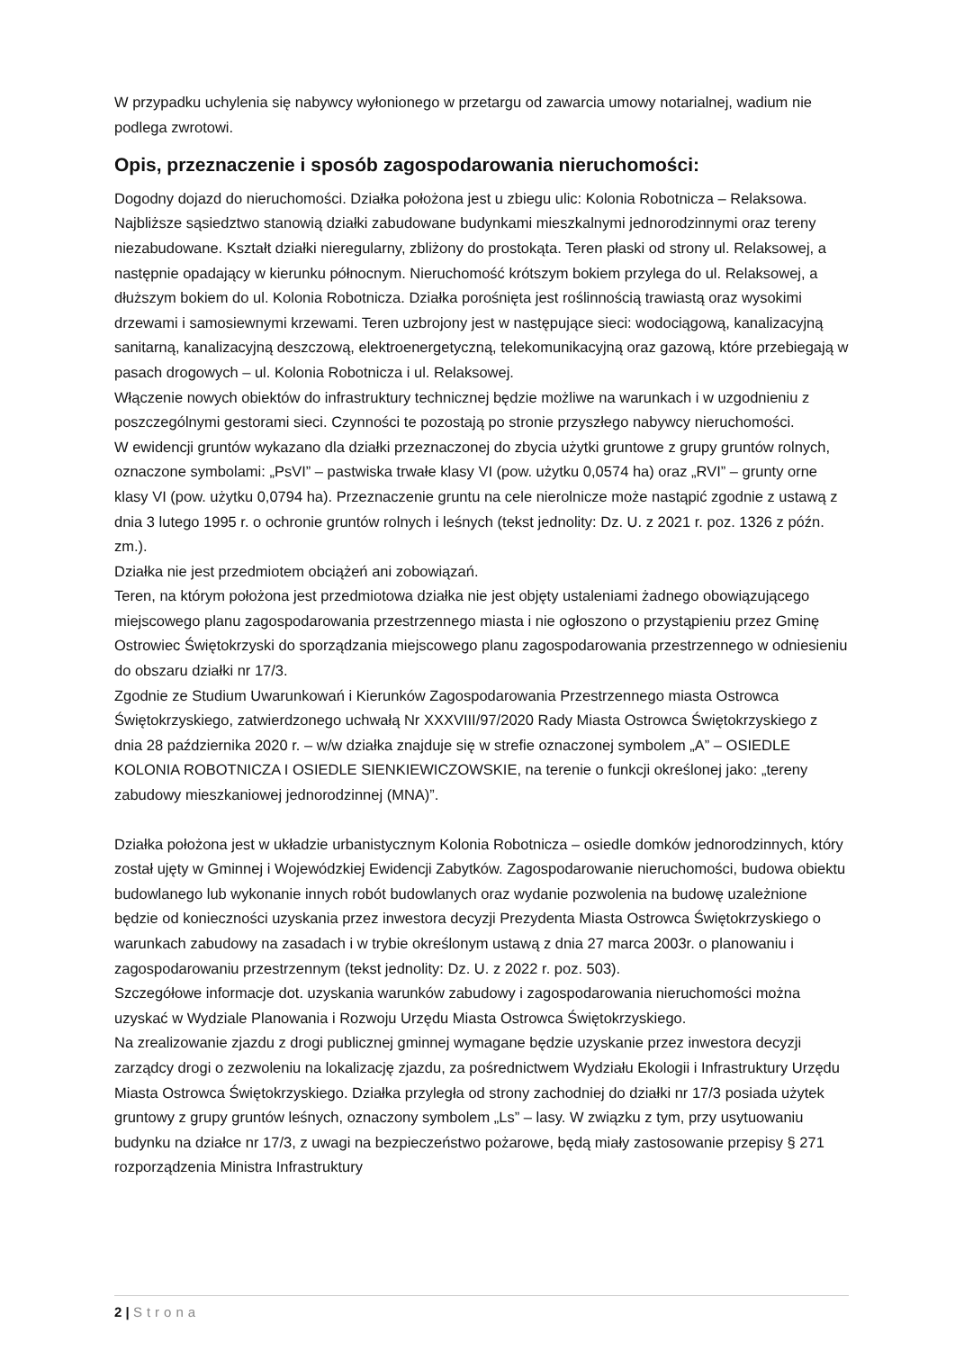W przypadku uchylenia się nabywcy wyłonionego w przetargu od zawarcia umowy notarialnej, wadium nie podlega zwrotowi.
Opis, przeznaczenie i sposób zagospodarowania nieruchomości:
Dogodny dojazd do nieruchomości. Działka położona jest u zbiegu ulic: Kolonia Robotnicza – Relaksowa. Najbliższe sąsiedztwo stanowią działki zabudowane budynkami mieszkalnymi jednorodzinnymi oraz tereny niezabudowane. Kształt działki nieregularny, zbliżony do prostokąta. Teren płaski od strony ul. Relaksowej, a następnie opadający w kierunku północnym. Nieruchomość krótszym bokiem przylega do ul. Relaksowej, a dłuższym bokiem do ul. Kolonia Robotnicza. Działka porośnięta jest roślinnością trawiastą oraz wysokimi drzewami i samosiewnymi krzewami. Teren uzbrojony jest w następujące sieci: wodociągową, kanalizacyjną sanitarną, kanalizacyjną deszczową, elektroenergetyczną, telekomunikacyjną oraz gazową, które przebiegają w pasach drogowych – ul. Kolonia Robotnicza i ul. Relaksowej.
Włączenie nowych obiektów do infrastruktury technicznej będzie możliwe na warunkach i w uzgodnieniu z poszczególnymi gestorami sieci. Czynności te pozostają po stronie przyszłego nabywcy nieruchomości.
W ewidencji gruntów wykazano dla działki przeznaczonej do zbycia użytki gruntowe z grupy gruntów rolnych, oznaczone symbolami: „PsVI” – pastwiska trwałe klasy VI (pow. użytku 0,0574 ha) oraz „RVI” – grunty orne klasy VI (pow. użytku 0,0794 ha). Przeznaczenie gruntu na cele nierolnicze może nastąpić zgodnie z ustawą z dnia 3 lutego 1995 r. o ochronie gruntów rolnych i leśnych (tekst jednolity: Dz. U. z 2021 r. poz. 1326 z późn. zm.).
Działka nie jest przedmiotem obciążeń ani zobowiązań.
Teren, na którym położona jest przedmiotowa działka nie jest objęty ustaleniami żadnego obowiązującego miejscowego planu zagospodarowania przestrzennego miasta i nie ogłoszono o przystąpieniu przez Gminę Ostrowiec Świętokrzyski do sporządzania miejscowego planu zagospodarowania przestrzennego w odniesieniu do obszaru działki nr 17/3.
Zgodnie ze Studium Uwarunkowań i Kierunków Zagospodarowania Przestrzennego miasta Ostrowca Świętokrzyskiego, zatwierdzonego uchwałą Nr XXXVIII/97/2020 Rady Miasta Ostrowca Świętokrzyskiego z dnia 28 października 2020 r. – w/w działka znajduje się w strefie oznaczonej symbolem „A” – OSIEDLE KOLONIA ROBOTNICZA I OSIEDLE SIENKIEWICZOWSKIE, na terenie o funkcji określonej jako: „tereny zabudowy mieszkaniowej jednorodzinnej (MNA)”.
Działka położona jest w układzie urbanistycznym Kolonia Robotnicza – osiedle domków jednorodzinnych, który został ujęty w Gminnej i Wojewódzkiej Ewidencji Zabytków. Zagospodarowanie nieruchomości, budowa obiektu budowlanego lub wykonanie innych robót budowlanych oraz wydanie pozwolenia na budowę uzależnione będzie od konieczności uzyskania przez inwestora decyzji Prezydenta Miasta Ostrowca Świętokrzyskiego o warunkach zabudowy na zasadach i w trybie określonym ustawą z dnia 27 marca 2003r. o planowaniu i zagospodarowaniu przestrzennym (tekst jednolity: Dz. U. z 2022 r. poz. 503).
Szczegółowe informacje dot. uzyskania warunków zabudowy i zagospodarowania nieruchomości można uzyskać w Wydziale Planowania i Rozwoju Urzędu Miasta Ostrowca Świętokrzyskiego.
Na zrealizowanie zjazdu z drogi publicznej gminnej wymagane będzie uzyskanie przez inwestora decyzji zarządcy drogi o zezwoleniu na lokalizację zjazdu, za pośrednictwem Wydziału Ekologii i Infrastruktury Urzędu Miasta Ostrowca Świętokrzyskiego. Działka przyległa od strony zachodniej do działki nr 17/3 posiada użytek gruntowy z grupy gruntów leśnych, oznaczony symbolem „Ls” – lasy. W związku z tym, przy usytuowaniu budynku na działce nr 17/3, z uwagi na bezpieczeństwo pożarowe, będą miały zastosowanie przepisy § 271 rozporządzenia Ministra Infrastruktury
2 | Strona